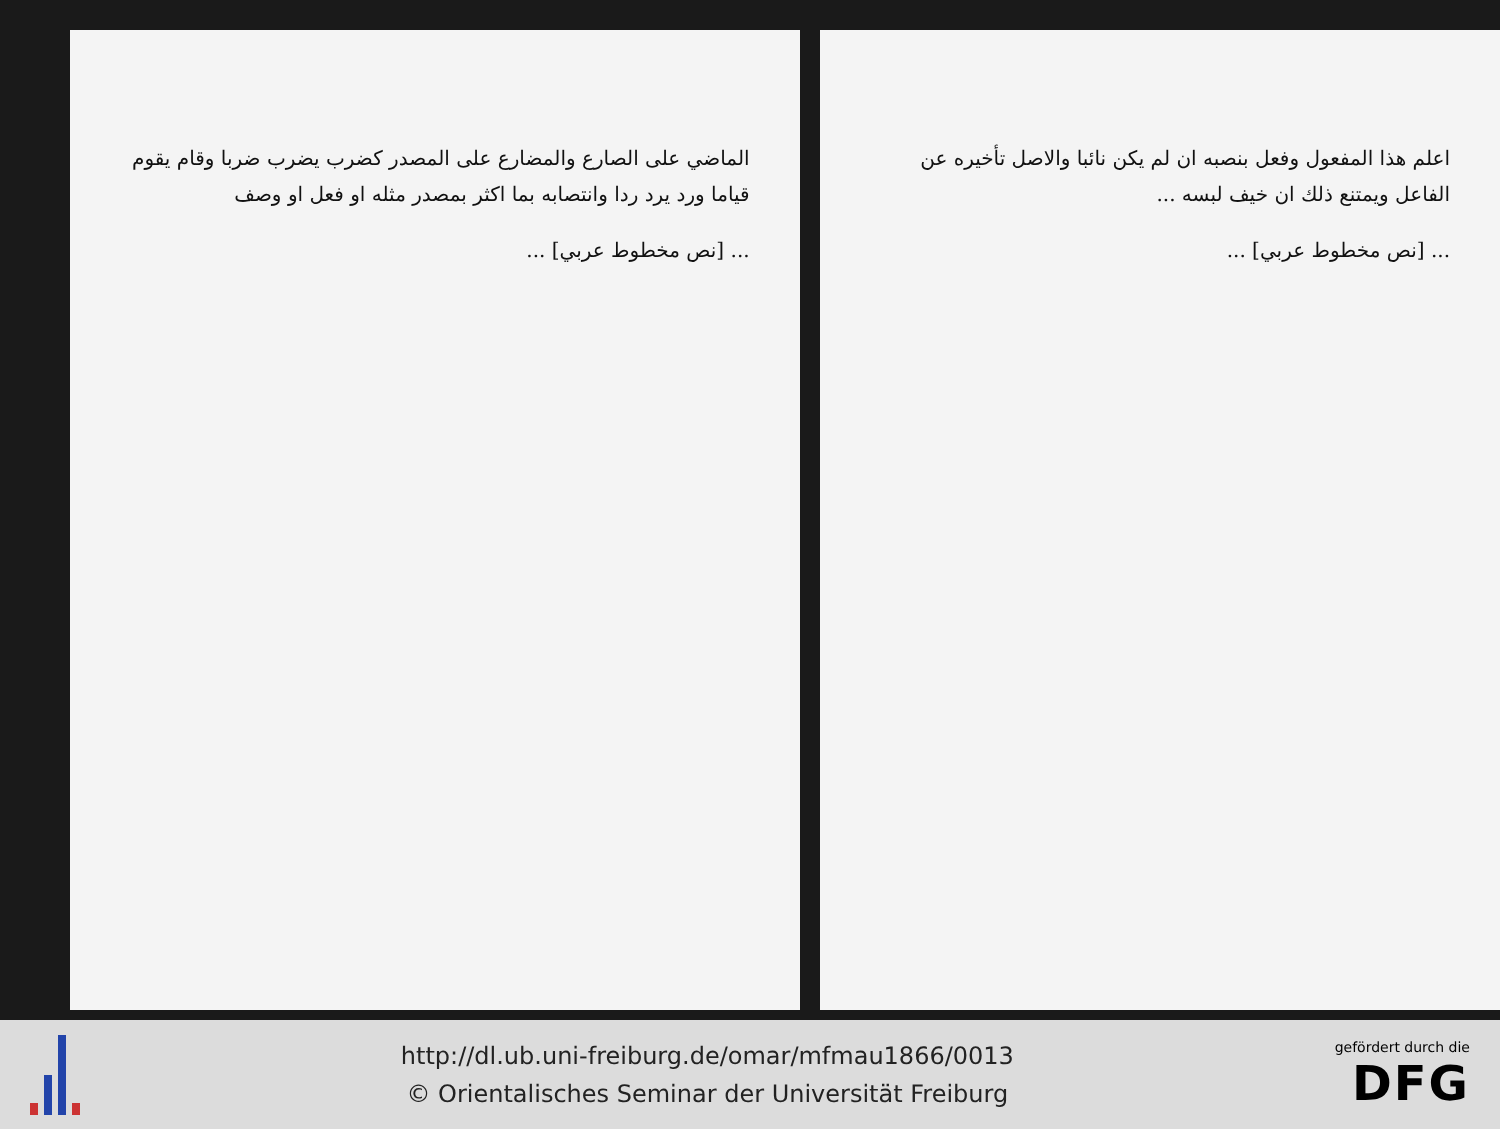الماضي على الصارع والمضارع على المصدر كضرب يضرب ضربا وقام يقوم قياما ورد يرد ردا وانتصابه بما اكثر بمصدر مثله او فعل او وصف
... [نص مخطوط عربي] ...
اعلم هذا المفعول وفعل بنصبه ان لم يكن نائبا والاصل تأخيره عن الفاعل ويمتنع ذلك ان خيف لبسه ...
... [نص مخطوط عربي] ...
http://dl.ub.uni-freiburg.de/omar/mfmau1866/0013
© Orientalisches Seminar der Universität Freiburg
gefördert durch die
DFG